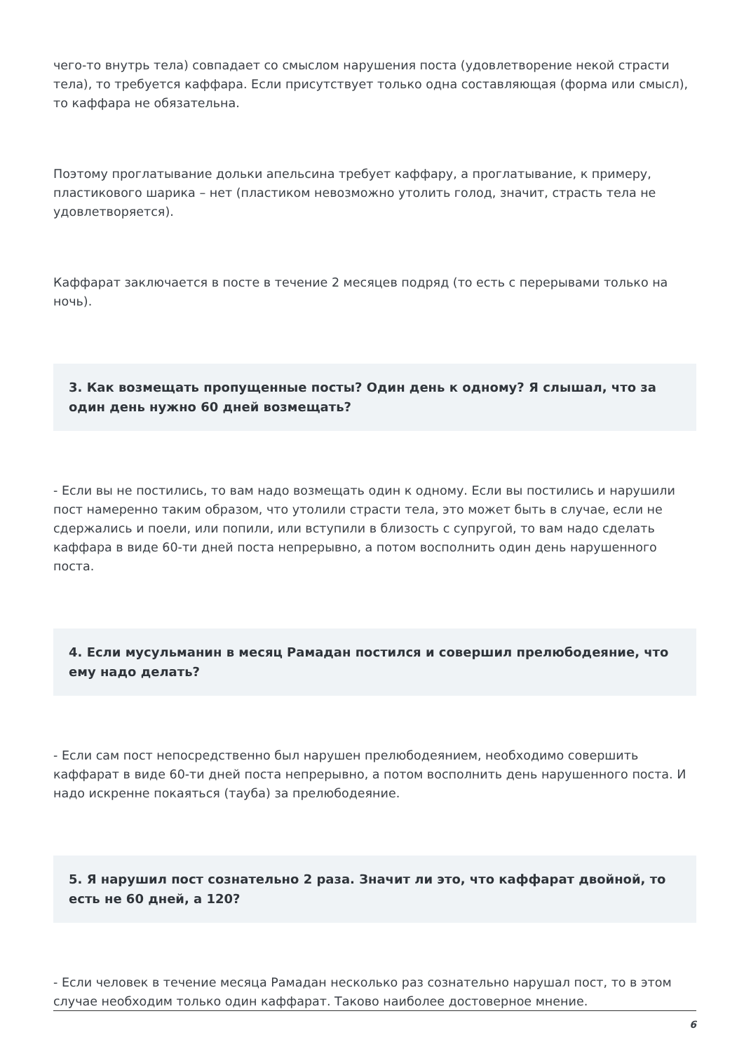чего-то внутрь тела) совпадает со смыслом нарушения поста (удовлетворение некой страсти тела), то требуется каффара. Если присутствует только одна составляющая (форма или смысл), то каффара не обязательна.
Поэтому проглатывание дольки апельсина требует каффару, а проглатывание, к примеру, пластикового шарика – нет (пластиком невозможно утолить голод, значит, страсть тела не удовлетворяется).
Каффарат заключается в посте в течение 2 месяцев подряд (то есть с перерывами только на ночь).
3. Как возмещать пропущенные посты? Один день к одному? Я слышал, что за один день нужно 60 дней возмещать?
- Если вы не постились, то вам надо возмещать один к одному. Если вы постились и нарушили пост намеренно таким образом, что утолили страсти тела, это может быть в случае, если не сдержались и поели, или попили, или вступили в близость с супругой, то вам надо сделать каффара в виде 60-ти дней поста непрерывно, а потом восполнить один день нарушенного поста.
4. Если мусульманин в месяц Рамадан постился и совершил прелюбодеяние, что ему надо делать?
- Если сам пост непосредственно был нарушен прелюбодеянием, необходимо совершить каффарат в виде 60-ти дней поста непрерывно, а потом восполнить день нарушенного поста. И надо искренне покаяться (тауба) за прелюбодеяние.
5. Я нарушил пост сознательно 2 раза. Значит ли это, что каффарат двойной, то есть не 60 дней, а 120?
- Если человек в течение месяца Рамадан несколько раз сознательно нарушал пост, то в этом случае необходим только один каффарат. Таково наиболее достоверное мнение.
6